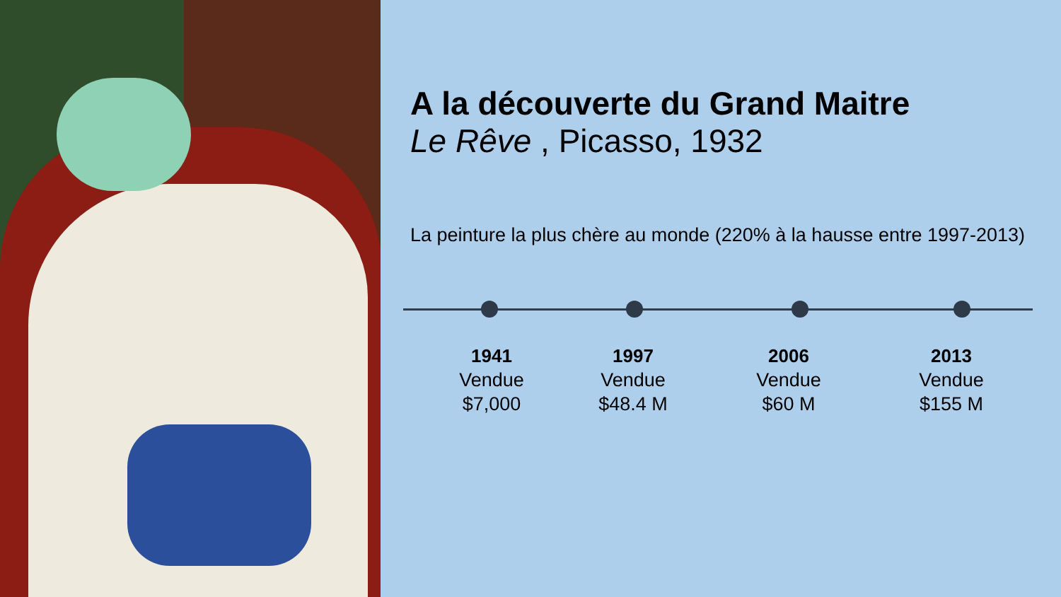A la découverte du Grand Maitre
Le Rêve , Picasso, 1932
La peinture la plus chère au monde (220% à la hausse entre 1997-2013)
1941
Vendue
$7,000
1997
Vendue
$48.4 M
2006
Vendue
$60 M
2013
Vendue
$155 M